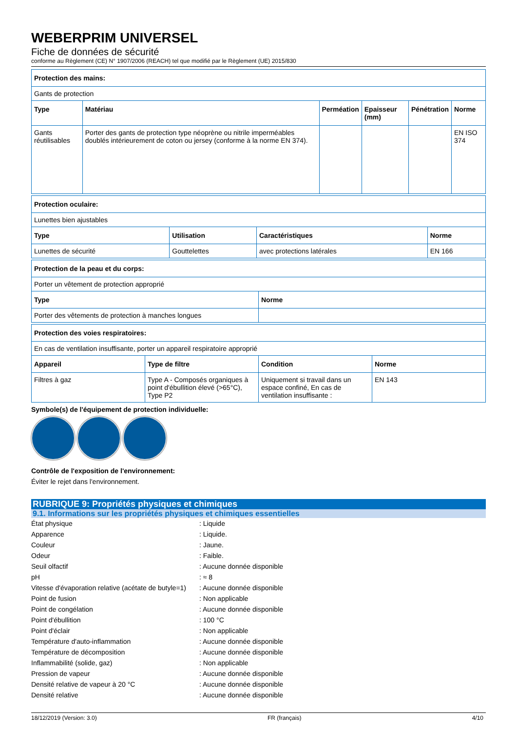WEBERPRIM UNIVERSEL
Fiche de données de sécurité
conforme au Règlement (CE) N° 1907/2006 (REACH) tel que modifié par le Règlement (UE) 2015/830
| Protection des mains: | | | | | |
| --- | --- | --- | --- | --- | --- |
| Gants de protection | | | | | |
| Type | Matériau | Perméation | Epaisseur (mm) | Pénétration | Norme |
| Gants réutilisables | Porter des gants de protection type néoprène ou nitrile imperméables doublés intérieurement de coton ou jersey (conforme à la norme EN 374). | | | | EN ISO 374 |
| Protection oculaire: | | | |
| --- | --- | --- | --- |
| Lunettes bien ajustables | | | |
| Type | Utilisation | Caractéristiques | Norme |
| Lunettes de sécurité | Gouttelettes | avec protections latérales | EN 166 |
| Protection de la peau et du corps: | |
| --- | --- |
| Porter un vêtement de protection approprié | |
| Type | Norme |
| Porter des vêtements de protection à manches longues | |
| Protection des voies respiratoires: | | | |
| --- | --- | --- | --- |
| En cas de ventilation insuffisante, porter un appareil respiratoire approprié | | | |
| Appareil | Type de filtre | Condition | Norme |
| Filtres à gaz | Type A - Composés organiques à point d'ébullition élevé (>65°C), Type P2 | Uniquement si travail dans un espace confiné, En cas de ventilation insuffisante : | EN 143 |
Symbole(s) de l'équipement de protection individuelle:
Contrôle de l'exposition de l'environnement:
Éviter le rejet dans l'environnement.
RUBRIQUE 9: Propriétés physiques et chimiques
9.1. Informations sur les propriétés physiques et chimiques essentielles
État physique : Liquide
Apparence : Liquide.
Couleur : Jaune.
Odeur : Faible.
Seuil olfactif : Aucune donnée disponible
pH : ≈ 8
Vitesse d'évaporation relative (acétate de butyle=1)
: Aucune donnée disponible
Point de fusion : Non applicable
Point de congélation : Aucune donnée disponible
Point d'ébullition : 100 °C
Point d'éclair : Non applicable
Température d'auto-inflammation : Aucune donnée disponible
Température de décomposition : Aucune donnée disponible
Inflammabilité (solide, gaz) : Non applicable
Pression de vapeur : Aucune donnée disponible
Densité relative de vapeur à 20 °C : Aucune donnée disponible
Densité relative : Aucune donnée disponible
18/12/2019 (Version: 3.0) FR (français) 4/10